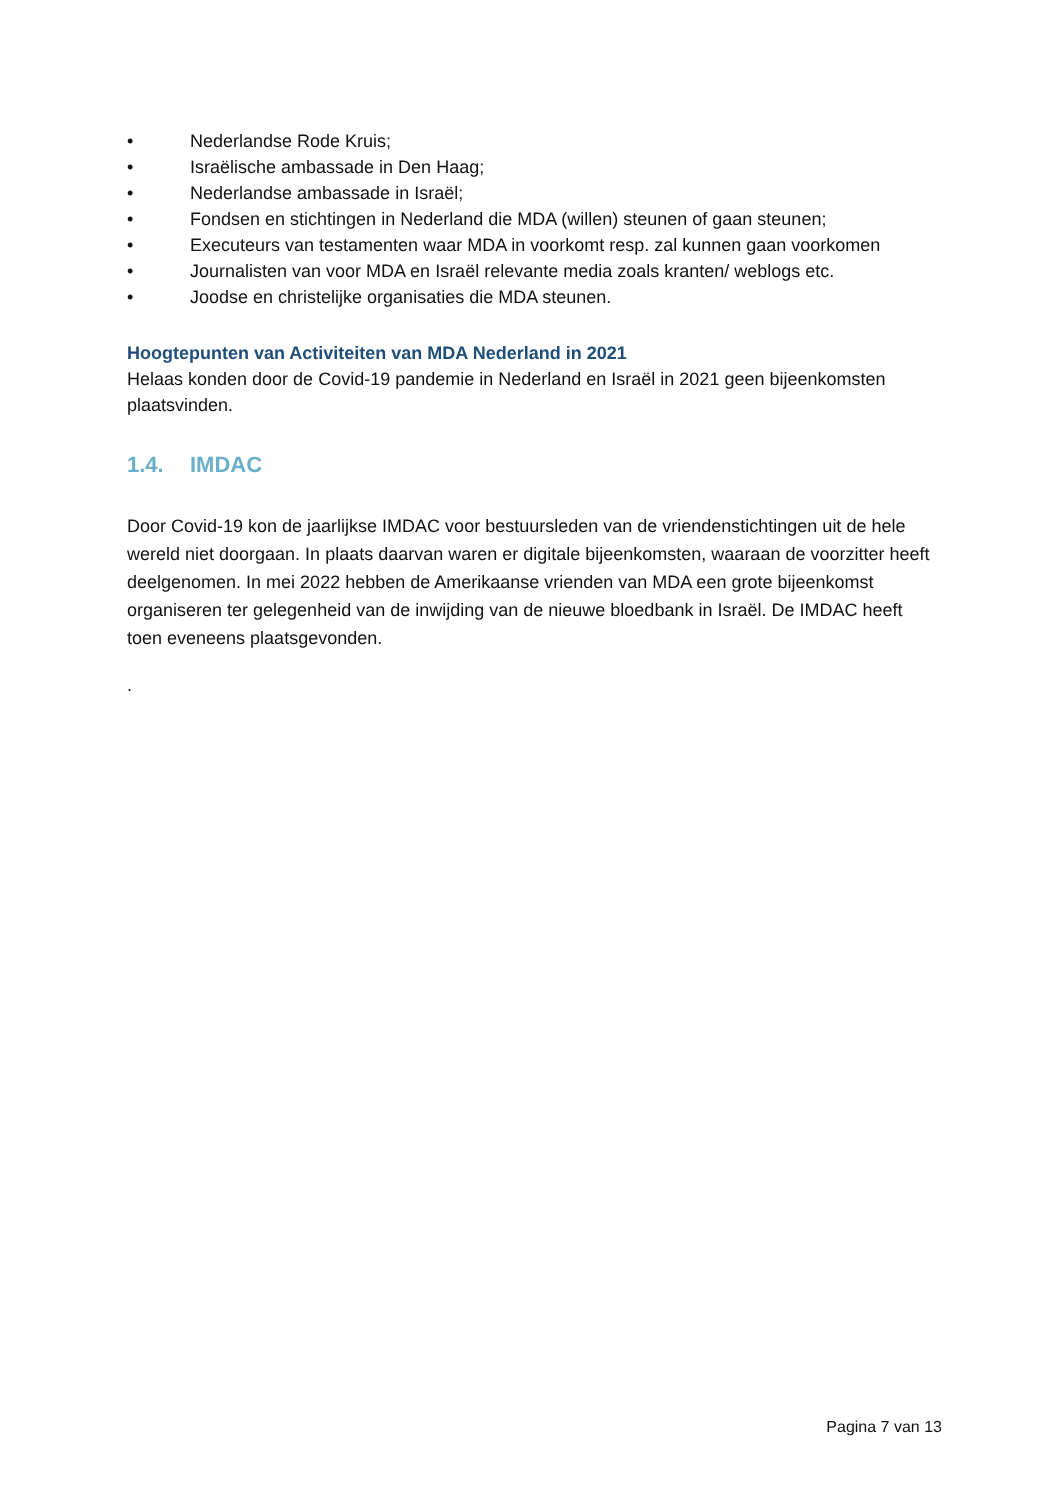• Nederlandse Rode Kruis;
• Israëlische ambassade in Den Haag;
• Nederlandse ambassade in Israël;
• Fondsen en stichtingen in Nederland die MDA (willen) steunen of gaan steunen;
• Executeurs van testamenten waar MDA in voorkomt resp. zal kunnen gaan voorkomen
• Journalisten van voor MDA en Israël relevante media zoals kranten/ weblogs etc.
• Joodse en christelijke organisaties die MDA steunen.
Hoogtepunten van Activiteiten van MDA Nederland in 2021
Helaas konden door de Covid-19 pandemie in Nederland en Israël in 2021 geen bijeenkomsten plaatsvinden.
1.4. IMDAC
Door Covid-19 kon de jaarlijkse IMDAC voor bestuursleden van de vriendenstichtingen uit de hele wereld niet doorgaan. In plaats daarvan waren er digitale bijeenkomsten, waaraan de voorzitter heeft deelgenomen. In mei 2022 hebben de Amerikaanse vrienden van MDA een grote bijeenkomst organiseren ter gelegenheid van de inwijding van de nieuwe bloedbank in Israël. De IMDAC heeft toen eveneens plaatsgevonden.
.
Pagina 7 van 13